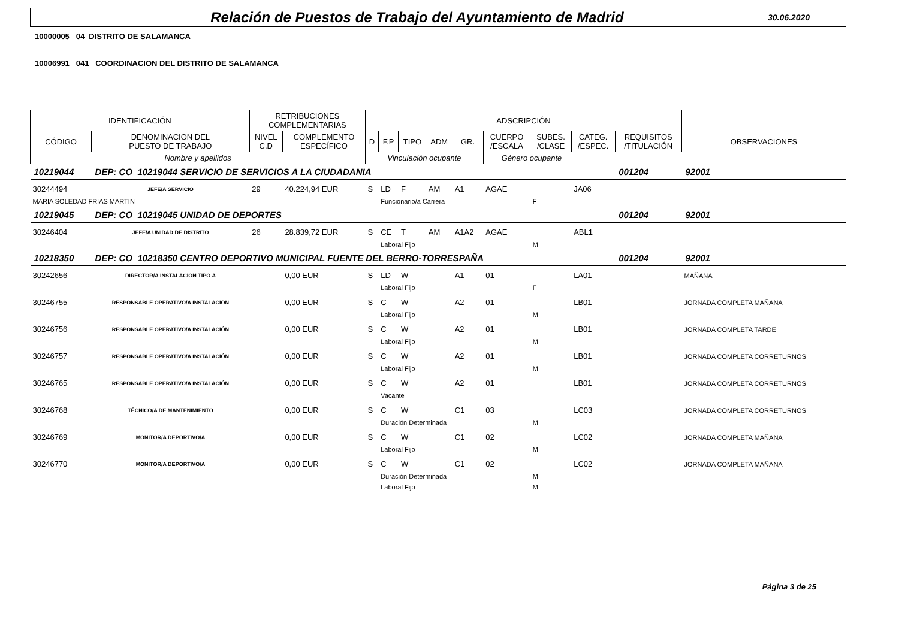Relación de Puestos de Trabajo del Ayuntamiento de Madrid 30.06.2020
10000005 04 DISTRITO DE SALAMANCA
10006991 041 COORDINACION DEL DISTRITO DE SALAMANCA
| IDENTIFICACIÓN | | RETRIBUCIONES COMPLEMENTARIAS | | ADSCRIPCIÓN | | | | | | | | | |
| CÓDIGO | DENOMINACION DEL PUESTO DE TRABAJO | NIVEL C.D | COMPLEMENTO ESPECÍFICO | D | F.P | TIPO | ADM | GR. | CUERPO /ESCALA | SUBES. /CLASE | CATEG. /ESPEC. | REQUISITOS /TITULACIÓN | OBSERVACIONES |
| Nombre y apellidos | | | | Vinculación ocupante | | | | | Género ocupante | | | | |
| 10219044 | DEP: CO_10219044 SERVICIO DE SERVICIOS A LA CIUDADANIA | | | | | | | | | | | 001204 | 92001 |
| 30244494 | JEFE/A SERVICIO | 29 | 40.224,94 EUR | S | LD | F | AM | A1 | AGAE | | JA06 | | |
| MARIA SOLEDAD FRIAS MARTIN | | | | | Funcionario/a Carrera | | | | | F | | | |
| 10219045 | DEP: CO_10219045 UNIDAD DE DEPORTES | | | | | | | | | | | 001204 | 92001 |
| 30246404 | JEFE/A UNIDAD DE DISTRITO | 26 | 28.839,72 EUR | S | CE | T | AM | A1A2 | AGAE | | ABL1 | | |
| | | | | | Laboral Fijo | | | | | M | | | |
| 10218350 | DEP: CO_10218350 CENTRO DEPORTIVO MUNICIPAL FUENTE DEL BERRO-TORRESPAÑA | | | | | | | | | | | 001204 | 92001 |
| 30242656 | DIRECTOR/A INSTALACION TIPO A | | 0,00 EUR | S | LD | W | | A1 | 01 | | LA01 | | MAÑANA |
| | | | | | Laboral Fijo | | | | | F | | | |
| 30246755 | RESPONSABLE OPERATIVO/A INSTALACIÓN | | 0,00 EUR | S | C | W | | A2 | 01 | | LB01 | | JORNADA COMPLETA MAÑANA |
| | | | | | Laboral Fijo | | | | | M | | | |
| 30246756 | RESPONSABLE OPERATIVO/A INSTALACIÓN | | 0,00 EUR | S | C | W | | A2 | 01 | | LB01 | | JORNADA COMPLETA TARDE |
| | | | | | Laboral Fijo | | | | | M | | | |
| 30246757 | RESPONSABLE OPERATIVO/A INSTALACIÓN | | 0,00 EUR | S | C | W | | A2 | 01 | | LB01 | | JORNADA COMPLETA CORRETURNOS |
| | | | | | Laboral Fijo | | | | | M | | | |
| 30246765 | RESPONSABLE OPERATIVO/A INSTALACIÓN | | 0,00 EUR | S | C | W | | A2 | 01 | | LB01 | | JORNADA COMPLETA CORRETURNOS |
| | | | | | Vacante | | | | | | | | |
| 30246768 | TÉCNICO/A DE MANTENIMIENTO | | 0,00 EUR | S | C | W | | C1 | 03 | | LC03 | | JORNADA COMPLETA CORRETURNOS |
| | | | | | Duración Determinada | | | | | M | | | |
| 30246769 | MONITOR/A DEPORTIVO/A | | 0,00 EUR | S | C | W | | C1 | 02 | | LC02 | | JORNADA COMPLETA MAÑANA |
| | | | | | Laboral Fijo | | | | | M | | | |
| 30246770 | MONITOR/A DEPORTIVO/A | | 0,00 EUR | S | C | W | | C1 | 02 | | LC02 | | JORNADA COMPLETA MAÑANA |
| | | | | | Duración Determinada | | | | | M | | | |
| | | | | | Laboral Fijo | | | | | M | | | |
Página 3 de 25